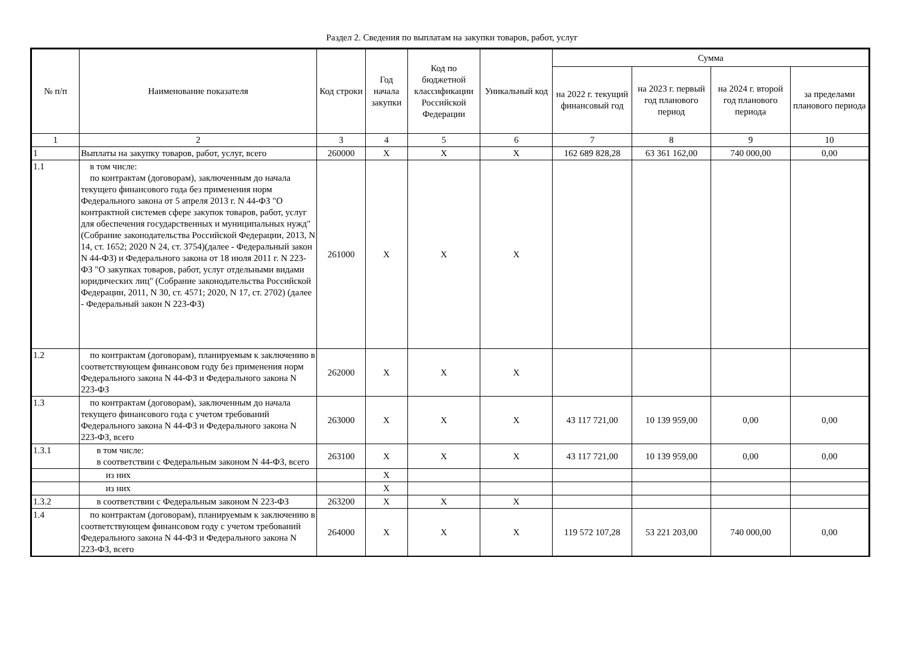Раздел 2. Сведения по выплатам на закупки товаров, работ, услуг
| № п/п | Наименование показателя | Код строки | Год начала закупки | Код по бюджетной классификации Российской Федерации | Уникальный код | Сумма | | | |
| --- | --- | --- | --- | --- | --- | --- | --- | --- | --- |
| | | | | | | на 2022 г. текущий финансовый год | на 2023 г. первый год планового период | на 2024 г. второй год планового периода | за пределами планового периода |
| 1 | 2 | 3 | 4 | 5 | 6 | 7 | 8 | 9 | 10 |
| 1 | Выплаты на закупку товаров, работ, услуг, всего | 260000 | X | X | X | 162 689 828,28 | 63 361 162,00 | 740 000,00 | 0,00 |
| 1.1 | в том числе: по контрактам (договорам), заключенным до начала текущего финансового года без применения норм Федерального закона от 5 апреля 2013 г. N 44-ФЗ "О контрактной системев сфере закупок товаров, работ, услуг для обеспечения государственных и муниципальных нужд"(Собрание законодательства Российской Федерации, 2013, N 14, ст. 1652; 2020 N 24, ст. 3754)(далее - Федеральный закон N 44-ФЗ) и Федерального закона от 18 июля 2011 г. N 223-ФЗ "О закупках товаров, работ, услуг отдельными видами юридических лиц" (Собрание законодательства Российской Федерации, 2011, N 30, ст. 4571; 2020, N 17, ст. 2702) (далее - Федеральный закон N 223-ФЗ) | 261000 | X | X | X | | | | |
| 1.2 | по контрактам (договорам), планируемым к заключению в соответствующем финансовом году без применения норм Федерального закона N 44-ФЗ и Федерального закона N 223-ФЗ | 262000 | X | X | X | | | | |
| 1.3 | по контрактам (договорам), заключенным до начала текущего финансового года с учетом требований Федерального закона N 44-ФЗ и Федерального закона N 223-ФЗ, всего | 263000 | X | X | X | 43 117 721,00 | 10 139 959,00 | 0,00 | 0,00 |
| 1.3.1 | в том числе: в соответствии с Федеральным законом N 44-ФЗ, всего | 263100 | X | X | X | 43 117 721,00 | 10 139 959,00 | 0,00 | 0,00 |
| | из них | | X | | | | | | |
| | из них | | X | | | | | | |
| 1.3.2 | в соответствии с Федеральным законом N 223-ФЗ | 263200 | X | X | X | | | | |
| 1.4 | по контрактам (договорам), планируемым к заключению в соответствующем финансовом году с учетом требований Федерального закона N 44-ФЗ и Федерального закона N 223-ФЗ, всего | 264000 | X | X | X | 119 572 107,28 | 53 221 203,00 | 740 000,00 | 0,00 |